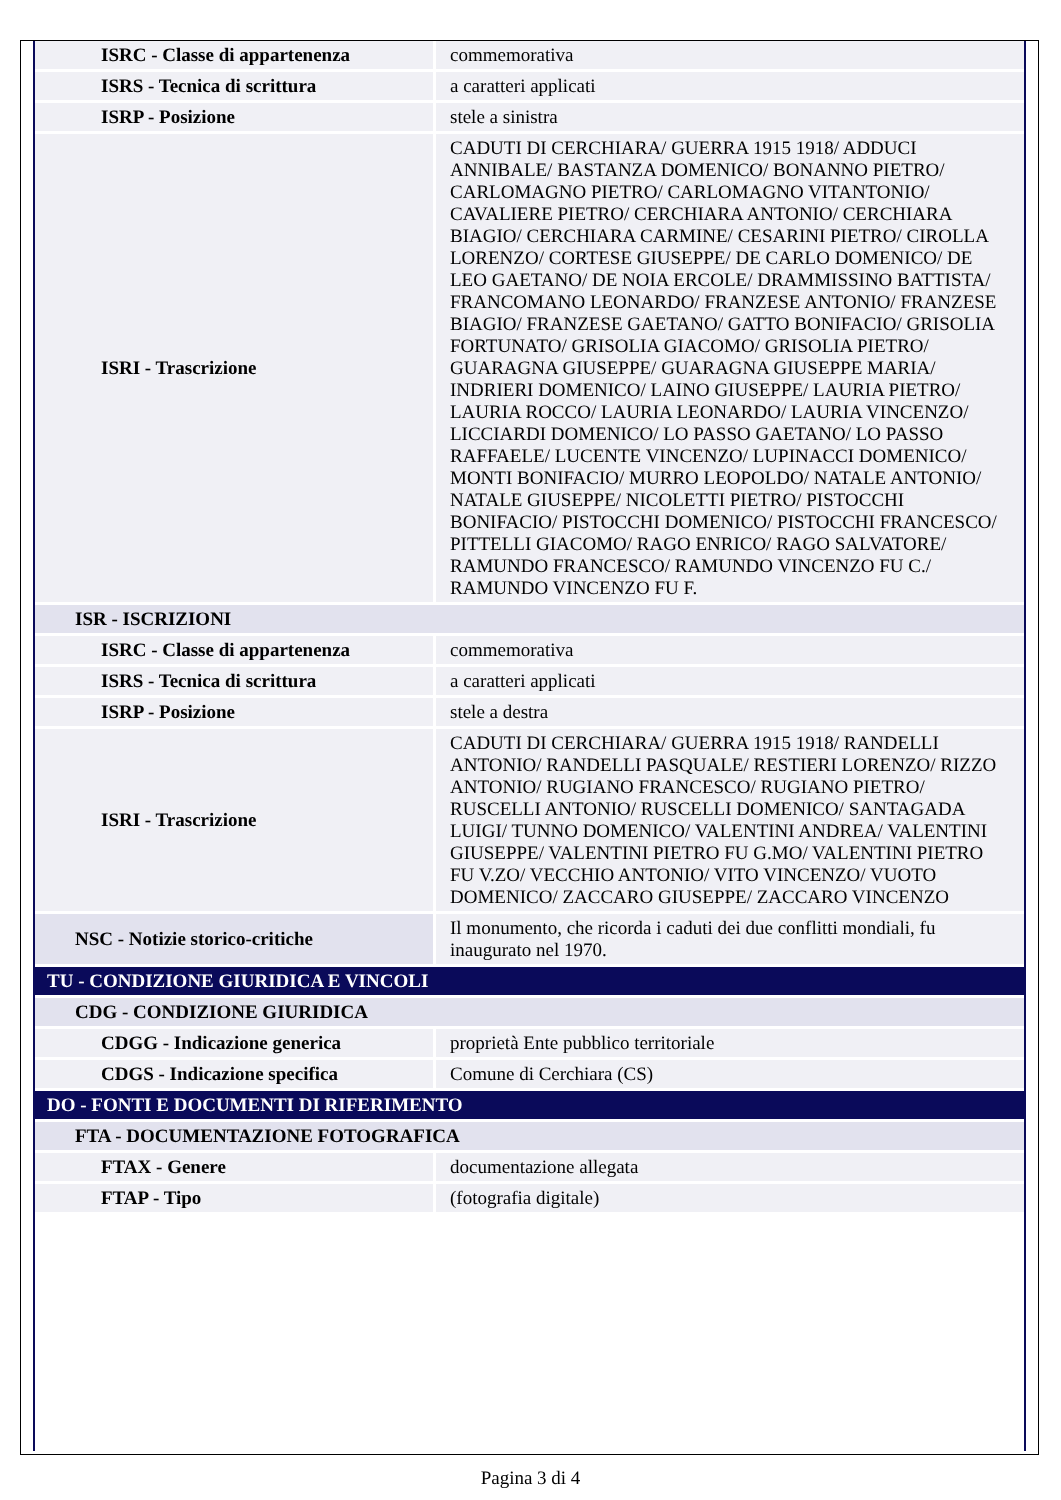| ISRC - Classe di appartenenza | commemorativa |
| ISRS - Tecnica di scrittura | a caratteri applicati |
| ISRP - Posizione | stele a sinistra |
| ISRI - Trascrizione | CADUTI DI CERCHIARA/ GUERRA 1915 1918/ ADDUCI ANNIBALE/ BASTANZA DOMENICO/ BONANNO PIETRO/ CARLOMAGNO PIETRO/ CARLOMAGNO VITANTONIO/ CAVALIERE PIETRO/ CERCHIARA ANTONIO/ CERCHIARA BIAGIO/ CERCHIARA CARMINE/ CESARINI PIETRO/ CIROLLA LORENZO/ CORTESE GIUSEPPE/ DE CARLO DOMENICO/ DE LEO GAETANO/ DE NOIA ERCOLE/ DRAMMISSINO BATTISTA/ FRANCOMANO LEONARDO/ FRANZESE ANTONIO/ FRANZESE BIAGIO/ FRANZESE GAETANO/ GATTO BONIFACIO/ GRISOLIA FORTUNATO/ GRISOLIA GIACOMO/ GRISOLIA PIETRO/ GUARAGNA GIUSEPPE/ GUARAGNA GIUSEPPE MARIA/ INDRIERI DOMENICO/ LAINO GIUSEPPE/ LAURIA PIETRO/ LAURIA ROCCO/ LAURIA LEONARDO/ LAURIA VINCENZO/ LICCIARDI DOMENICO/ LO PASSO GAETANO/ LO PASSO RAFFAELE/ LUCENTE VINCENZO/ LUPINACCI DOMENICO/ MONTI BONIFACIO/ MURRO LEOPOLDO/ NATALE ANTONIO/ NATALE GIUSEPPE/ NICOLETTI PIETRO/ PISTOCCHI BONIFACIO/ PISTOCCHI DOMENICO/ PISTOCCHI FRANCESCO/ PITTELLI GIACOMO/ RAGO ENRICO/ RAGO SALVATORE/ RAMUNDO FRANCESCO/ RAMUNDO VINCENZO FU C./ RAMUNDO VINCENZO FU F. |
| ISR - ISCRIZIONI | |
| ISRC - Classe di appartenenza | commemorativa |
| ISRS - Tecnica di scrittura | a caratteri applicati |
| ISRP - Posizione | stele a destra |
| ISRI - Trascrizione | CADUTI DI CERCHIARA/ GUERRA 1915 1918/ RANDELLI ANTONIO/ RANDELLI PASQUALE/ RESTIERI LORENZO/ RIZZO ANTONIO/ RUGIANO FRANCESCO/ RUGIANO PIETRO/ RUSCELLI ANTONIO/ RUSCELLI DOMENICO/ SANTAGADA LUIGI/ TUNNO DOMENICO/ VALENTINI ANDREA/ VALENTINI GIUSEPPE/ VALENTINI PIETRO FU G.MO/ VALENTINI PIETRO FU V.ZO/ VECCHIO ANTONIO/ VITO VINCENZO/ VUOTO DOMENICO/ ZACCARO GIUSEPPE/ ZACCARO VINCENZO |
| NSC - Notizie storico-critiche | Il monumento, che ricorda i caduti dei due conflitti mondiali, fu inaugurato nel 1970. |
| TU - CONDIZIONE GIURIDICA E VINCOLI | |
| CDG - CONDIZIONE GIURIDICA | |
| CDGG - Indicazione generica | proprietà Ente pubblico territoriale |
| CDGS - Indicazione specifica | Comune di Cerchiara (CS) |
| DO - FONTI E DOCUMENTI DI RIFERIMENTO | |
| FTA - DOCUMENTAZIONE FOTOGRAFICA | |
| FTAX - Genere | documentazione allegata |
| FTAP - Tipo | (fotografia digitale) |
Pagina 3 di 4